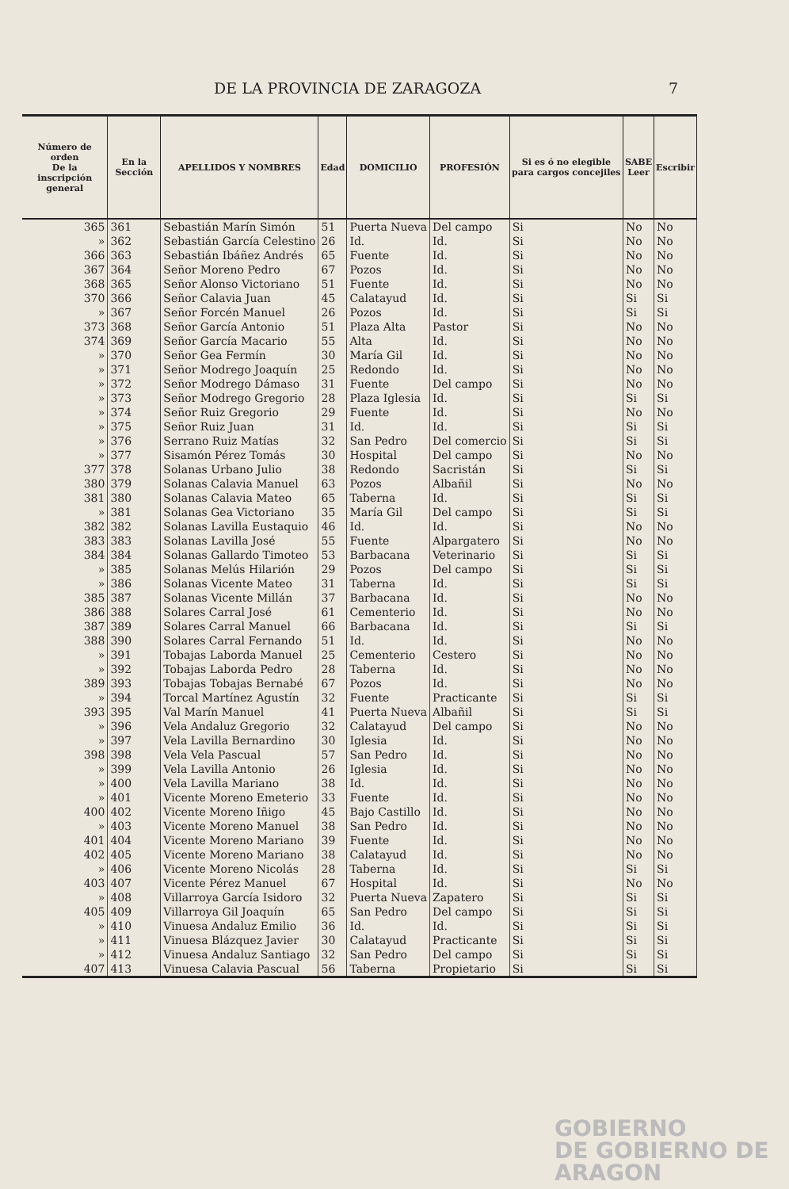DE LA PROVINCIA DE ZARAGOZA 7
| Número de orden De la inscripción general | En la Sección | APELLIDOS Y NOMBRES | Edad | DOMICILIO | PROFESIÓN | Si es ó no elegible para cargos concejiles | SABE Leer | Escribir |
| --- | --- | --- | --- | --- | --- | --- | --- | --- |
| 365 | 361 | Sebastián Marín Simón | 51 | Puerta Nueva | Del campo | Si | No | No |
| » | 362 | Sebastián García Celestino | 26 | Id. | Id. | Si | No | No |
| 366 | 363 | Sebastián Ibáñez Andrés | 65 | Fuente | Id. | Si | No | No |
| 367 | 364 | Señor Moreno Pedro | 67 | Pozos | Id. | Si | No | No |
| 368 | 365 | Señor Alonso Victoriano | 51 | Fuente | Id. | Si | No | No |
| 370 | 366 | Señor Calavia Juan | 45 | Calatayud | Id. | Si | Si | Si |
| » | 367 | Señor Forcén Manuel | 26 | Pozos | Id. | Si | Si | Si |
| 373 | 368 | Señor García Antonio | 51 | Plaza Alta | Pastor | Si | No | No |
| 374 | 369 | Señor García Macario | 55 | Alta | Id. | Si | No | No |
| » | 370 | Señor Gea Fermín | 30 | María Gil | Id. | Si | No | No |
| » | 371 | Señor Modrego Joaquín | 25 | Redondo | Id. | Si | No | No |
| » | 372 | Señor Modrego Dámaso | 31 | Fuente | Del campo | Si | No | No |
| » | 373 | Señor Modrego Gregorio | 28 | Plaza Iglesia | Id. | Si | Si | Si |
| » | 374 | Señor Ruiz Gregorio | 29 | Fuente | Id. | Si | No | No |
| » | 375 | Señor Ruiz Juan | 31 | Id. | Id. | Si | Si | Si |
| » | 376 | Serrano Ruiz Matías | 32 | San Pedro | Del comercio | Si | Si | Si |
| » | 377 | Sisamón Pérez Tomás | 30 | Hospital | Del campo | Si | No | No |
| 377 | 378 | Solanas Urbano Julio | 38 | Redondo | Sacristán | Si | Si | Si |
| 380 | 379 | Solanas Calavia Manuel | 63 | Pozos | Albañil | Si | No | No |
| 381 | 380 | Solanas Calavia Mateo | 65 | Taberna | Id. | Si | Si | Si |
| » | 381 | Solanas Gea Victoriano | 35 | María Gil | Del campo | Si | Si | Si |
| 382 | 382 | Solanas Lavilla Eustaquio | 46 | Id. | Id. | Si | No | No |
| 383 | 383 | Solanas Lavilla José | 55 | Fuente | Alpargatero | Si | No | No |
| 384 | 384 | Solanas Gallardo Timoteo | 53 | Barbacana | Veterinario | Si | Si | Si |
| » | 385 | Solanas Melús Hilarión | 29 | Pozos | Del campo | Si | Si | Si |
| » | 386 | Solanas Vicente Mateo | 31 | Taberna | Id. | Si | Si | Si |
| 385 | 387 | Solanas Vicente Millán | 37 | Barbacana | Id. | Si | No | No |
| 386 | 388 | Solares Carral José | 61 | Cementerio | Id. | Si | No | No |
| 387 | 389 | Solares Carral Manuel | 66 | Barbacana | Id. | Si | Si | Si |
| 388 | 390 | Solares Carral Fernando | 51 | Id. | Id. | Si | No | No |
| » | 391 | Tobajas Laborda Manuel | 25 | Cementerio | Cestero | Si | No | No |
| » | 392 | Tobajas Laborda Pedro | 28 | Taberna | Id. | Si | No | No |
| 389 | 393 | Tobajas Tobajas Bernabé | 67 | Pozos | Id. | Si | No | No |
| » | 394 | Torcal Martínez Agustín | 32 | Fuente | Practicante | Si | Si | Si |
| 393 | 395 | Val Marín Manuel | 41 | Puerta Nueva | Albañil | Si | Si | Si |
| » | 396 | Vela Andaluz Gregorio | 32 | Calatayud | Del campo | Si | No | No |
| » | 397 | Vela Lavilla Bernardino | 30 | Iglesia | Id. | Si | No | No |
| 398 | 398 | Vela Vela Pascual | 57 | San Pedro | Id. | Si | No | No |
| » | 399 | Vela Lavilla Antonio | 26 | Iglesia | Id. | Si | No | No |
| » | 400 | Vela Lavilla Mariano | 38 | Id. | Id. | Si | No | No |
| » | 401 | Vicente Moreno Emeterio | 33 | Fuente | Id. | Si | No | No |
| 400 | 402 | Vicente Moreno Iñigo | 45 | Bajo Castillo | Id. | Si | No | No |
| » | 403 | Vicente Moreno Manuel | 38 | San Pedro | Id. | Si | No | No |
| 401 | 404 | Vicente Moreno Mariano | 39 | Fuente | Id. | Si | No | No |
| 402 | 405 | Vicente Moreno Mariano | 38 | Calatayud | Id. | Si | No | No |
| » | 406 | Vicente Moreno Nicolás | 28 | Taberna | Id. | Si | Si | Si |
| 403 | 407 | Vicente Pérez Manuel | 67 | Hospital | Id. | Si | No | No |
| » | 408 | Villarroya García Isidoro | 32 | Puerta Nueva | Zapatero | Si | Si | Si |
| 405 | 409 | Villarroya Gil Joaquín | 65 | San Pedro | Del campo | Si | Si | Si |
| » | 410 | Vinuesa Andaluz Emilio | 36 | Id. | Id. | Si | Si | Si |
| » | 411 | Vinuesa Blázquez Javier | 30 | Calatayud | Practicante | Si | Si | Si |
| » | 412 | Vinuesa Andaluz Santiago | 32 | San Pedro | Del campo | Si | Si | Si |
| 407 | 413 | Vinuesa Calavia Pascual | 56 | Taberna | Propietario | Si | Si | Si |
GOBIERNO
DE GOBIERNO DE ARAGON